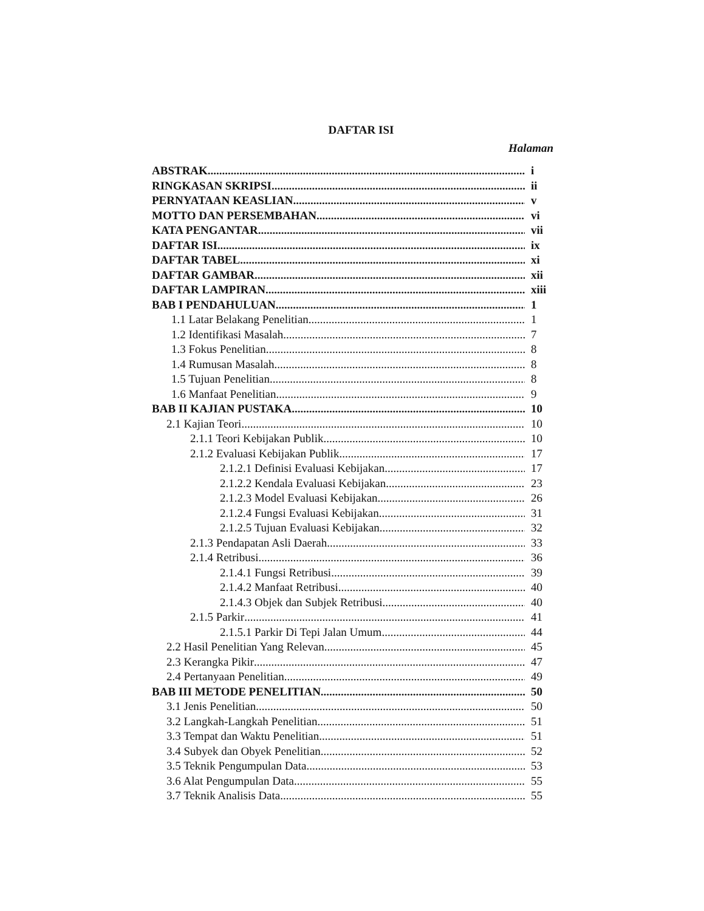DAFTAR ISI
Halaman
ABSTRAK i
RINGKASAN SKRIPSI ii
PERNYATAAN KEASLIAN v
MOTTO DAN PERSEMBAHAN vi
KATA PENGANTAR vii
DAFTAR ISI ix
DAFTAR TABEL xi
DAFTAR GAMBAR xii
DAFTAR LAMPIRAN xiii
BAB I PENDAHULUAN 1
1.1 Latar Belakang Penelitian 1
1.2 Identifikasi Masalah 7
1.3 Fokus Penelitian 8
1.4 Rumusan Masalah 8
1.5 Tujuan Penelitian 8
1.6 Manfaat Penelitian 9
BAB II KAJIAN PUSTAKA 10
2.1 Kajian Teori 10
2.1.1 Teori Kebijakan Publik 10
2.1.2 Evaluasi Kebijakan Publik 17
2.1.2.1 Definisi Evaluasi Kebijakan 17
2.1.2.2 Kendala Evaluasi Kebijakan 23
2.1.2.3 Model Evaluasi Kebijakan 26
2.1.2.4 Fungsi Evaluasi Kebijakan 31
2.1.2.5 Tujuan Evaluasi Kebijakan 32
2.1.3 Pendapatan Asli Daerah 33
2.1.4 Retribusi 36
2.1.4.1 Fungsi Retribusi 39
2.1.4.2 Manfaat Retribusi 40
2.1.4.3 Objek dan Subjek Retribusi 40
2.1.5 Parkir 41
2.1.5.1 Parkir Di Tepi Jalan Umum 44
2.2 Hasil Penelitian Yang Relevan 45
2.3 Kerangka Pikir 47
2.4 Pertanyaan Penelitian 49
BAB III METODE PENELITIAN 50
3.1 Jenis Penelitian 50
3.2 Langkah-Langkah Penelitian 51
3.3 Tempat dan Waktu Penelitian 51
3.4 Subyek dan Obyek Penelitian 52
3.5 Teknik Pengumpulan Data 53
3.6 Alat Pengumpulan Data 55
3.7 Teknik Analisis Data 55